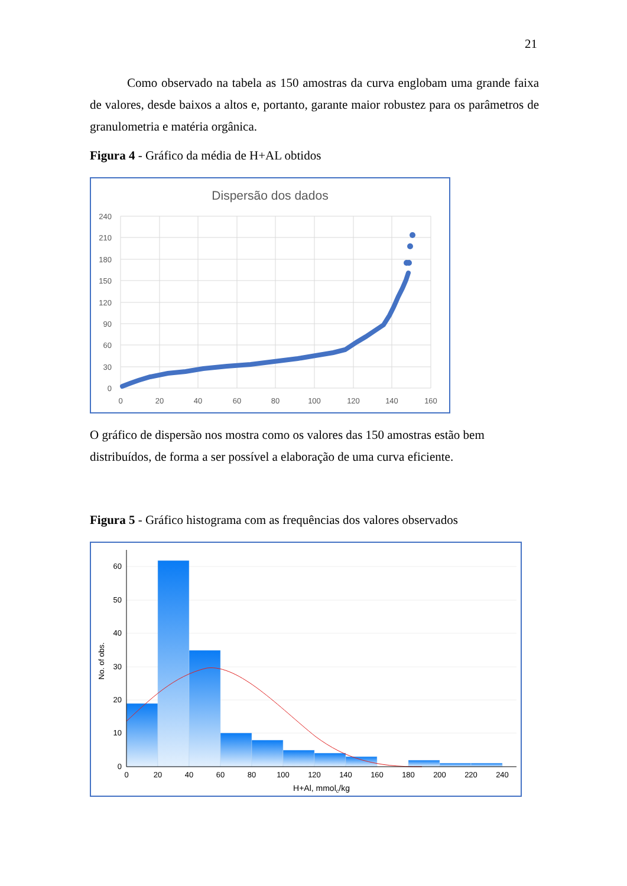21
Como observado na tabela as 150 amostras da curva englobam uma grande faixa de valores, desde baixos a altos e, portanto, garante maior robustez para os parâmetros de granulometria e matéria orgânica.
Figura 4 - Gráfico da média de H+AL obtidos
Dispersão dos dados
240
210
180
150
120
90
60
30
0
0
20
40
60
80
100
120
140
160
O gráfico de dispersão nos mostra como os valores das 150 amostras estão bem distribuídos, de forma a ser possível a elaboração de uma curva eficiente.
Figura 5 - Gráfico histograma com as frequências dos valores observados
60
50
40
30
20
10
0
0
20
40
60
80
100
120
140
160
180
200
220
240
H+Al, mmolc/kg
No. of obs.